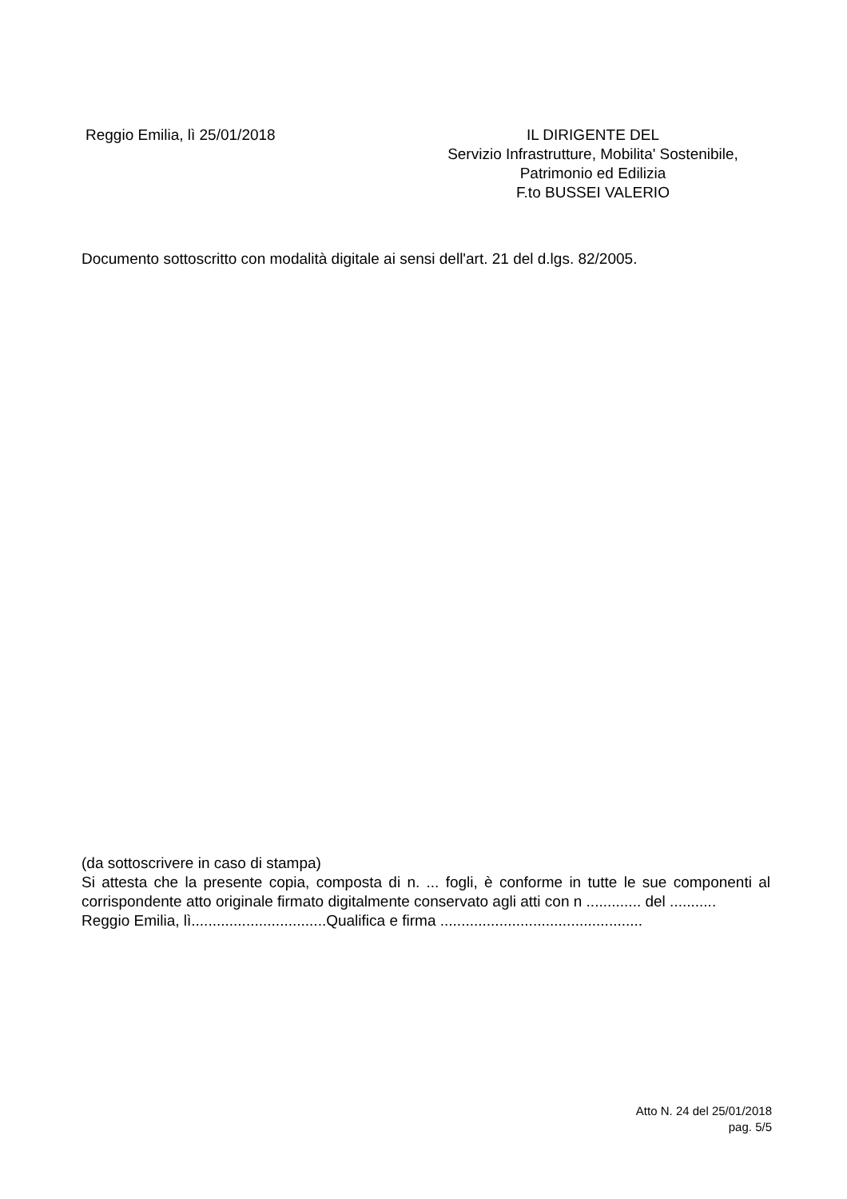Reggio Emilia, lì 25/01/2018 IL DIRIGENTE DEL
Servizio Infrastrutture, Mobilita' Sostenibile,
Patrimonio ed Edilizia
F.to BUSSEI VALERIO
Documento sottoscritto con modalità digitale ai sensi dell'art. 21 del d.lgs. 82/2005.
(da sottoscrivere in caso di stampa)
Si attesta che la presente copia, composta di n. ... fogli, è conforme in tutte le sue componenti al corrispondente atto originale firmato digitalmente conservato agli atti con n ............. del ...........
Reggio Emilia, lì................................Qualifica e firma ................................................
Atto N. 24 del 25/01/2018
pag. 5/5